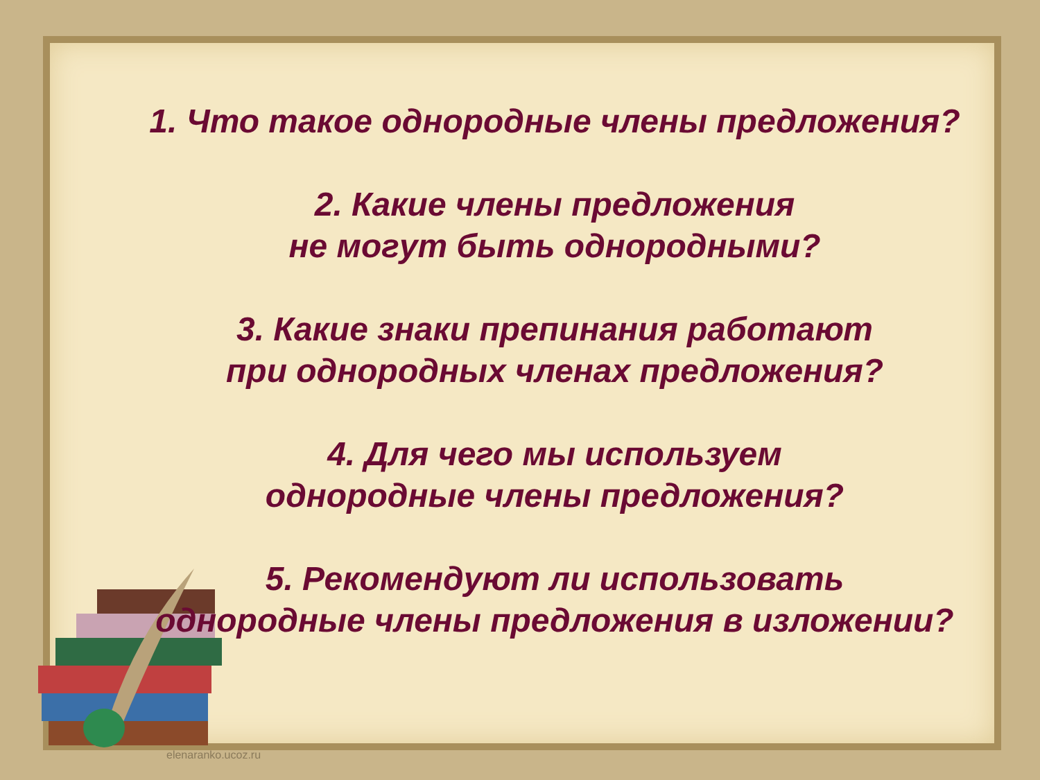1. Что такое однородные члены предложения?
2. Какие члены предложения
не могут быть однородными?
3. Какие знаки препинания работают
при однородных членах предложения?
4. Для чего мы используем
однородные члены предложения?
5. Рекомендуют ли использовать
однородные члены предложения в изложении?
elenaranko.ucoz.ru